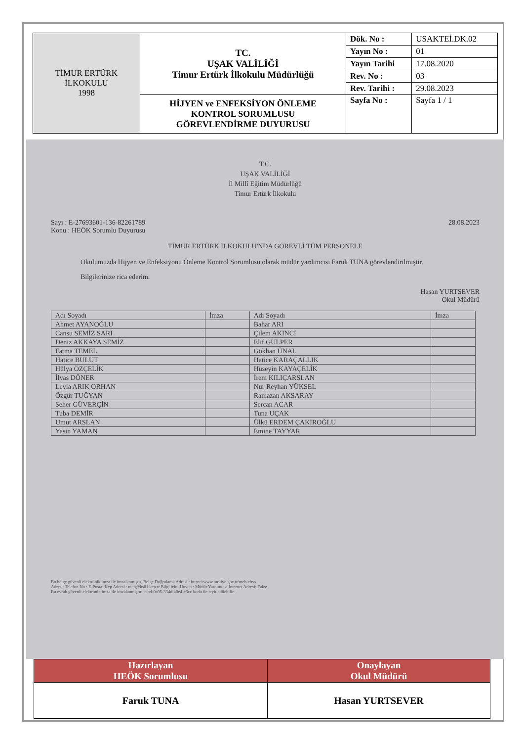| TİMUR ERTÜRK İLKOKULU 1998 | TC. UŞAK VALİLİĞİ Timur Ertürk İlkokulu Müdürlüğü | Dök. No : | USAKTEİ.DK.02 |
| | | Yayın No : | 01 |
| | | Yayın Tarihi | 17.08.2020 |
| | | Rev. No : | 03 |
| | | Rev. Tarihi : | 29.08.2023 |
| | HİJYEN ve ENFEKSİYON ÖNLEME KONTROL SORUMLUSU GÖREVLENDİRME DUYURUSU | Sayfa No : | Sayfa 1 / 1 |
T.C.
UŞAK VALİLİĞİ
İl Millî Eğitim Müdürlüğü
Timur Ertürk İlkokulu
Sayı : E-27693601-136-82261789
Konu : HEÖK Sorumlu Duyurusu
28.08.2023
TİMUR ERTÜRK İLKOKULU'NDA GÖREVLİ TÜM PERSONELE
Okulumuzda Hijyen ve Enfeksiyonu Önleme Kontrol Sorumlusu olarak müdür yardımcısı Faruk TUNA görevlendirilmiştir.
Bilgilerinize rica ederim.
Hasan YURTSEVER
Okul Müdürü
| Adı Soyadı | İmza | Adı Soyadı | İmza |
| Ahmet AYANOĞLU | | Bahar ARI | |
| Cansu SEMİZ SARI | | Çilem AKINCI | |
| Deniz AKKAYA SEMİZ | | Elif GÜLPER | |
| Fatma TEMEL | | Gökhan ÜNAL | |
| Hatice BULUT | | Hatice KARAÇALLIK | |
| Hülya ÖZÇELİK | | Hüseyin KAYAÇELİK | |
| İlyas DÖNER | | İrem KILIÇARSLAN | |
| Leyla ARIK ORHAN | | Nur Reyhan YÜKSEL | |
| Özgür TUĞYAN | | Ramazan AKSARAY | |
| Seher GÜVERÇİN | | Sercan ACAR | |
| Tuba DEMİR | | Tuna UÇAK | |
| Umut ARSLAN | | Ülkü ERDEM ÇAKIROĞLU | |
| Yasin YAMAN | | Emine TAYYAR | |
Bu belge güvenli elektronik imza ile imzalanmıştır. Belge Doğrulama Adresi : https://www.turkiye.gov.tr/meb-ebys
Adres : Telefon No : E-Posta: Kep Adresi : meb@hs01.kep.tr Bilgi için: Unvan : Müdür Yardımcısı İnternet Adresi: Faks:
Bu evrak güvenli elektronik imza ile imzalanmıştır. ccbd-0a95-334d-a0e4-e3cc kodu ile teyit edilebilir.
| Hazırlayan HEÖK Sorumlusu | Onaylayan Okul Müdürü |
| Faruk TUNA | Hasan YURTSEVER |